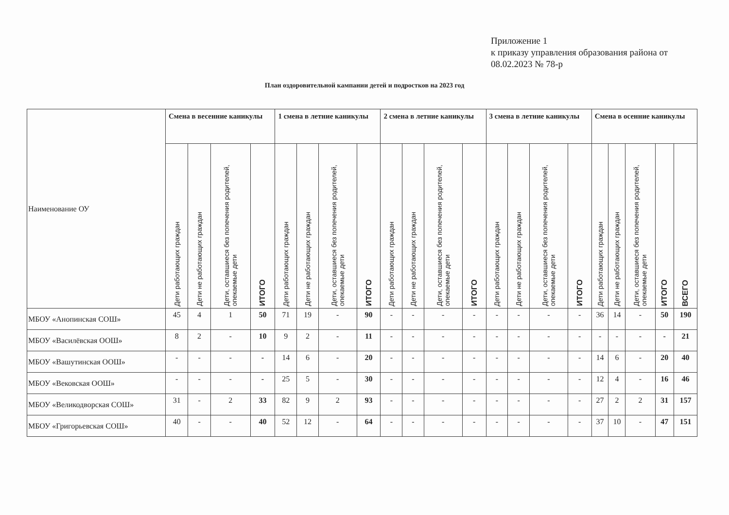Приложение 1
к приказу управления образования района от 08.02.2023 № 78-р
План оздоровительной кампании детей и подростков на 2023 год
| Наименование ОУ | Смена в весенние каникулы | | | | 1 смена в летние каникулы | | | | 2 смена в летние каникулы | | | | 3 смена в летние каникулы | | | | Смена в осенние каникулы | | | | |
| --- | --- | --- | --- | --- | --- | --- | --- | --- | --- | --- | --- | --- | --- | --- | --- | --- | --- | --- | --- | --- | --- |
| | Дети работающих граждан | Дети не работающих граждан | Дети, оставшиеся без попечения родителей, опекаемые дети | ИТОГО | Дети работающих граждан | Дети не работающих граждан | Дети, оставшиеся без попечения родителей, опекаемые дети | ИТОГО | Дети работающих граждан | Дети не работающих граждан | Дети, оставшиеся без попечения родителей, опекаемые дети | ИТОГО | Дети работающих граждан | Дети не работающих граждан | Дети, оставшиеся без попечения родителей, опекаемые дети | ИТОГО | Дети работающих граждан | Дети не работающих граждан | Дети, оставшиеся без попечения родителей, опекаемые дети | ИТОГО | ВСЕГО |
| МБОУ «Анопинская СОШ» | 45 | 4 | 1 | 50 | 71 | 19 | - | 90 | - | - | - | - | - | - | - | - | 36 | 14 | - | 50 | 190 |
| МБОУ «Василёвская ООШ» | 8 | 2 | - | 10 | 9 | 2 | - | 11 | - | - | - | - | - | - | - | - | - | - | - | - | 21 |
| МБОУ «Вашутинская ООШ» | - | - | - | - | 14 | 6 | - | 20 | - | - | - | - | - | - | - | - | 14 | 6 | - | 20 | 40 |
| МБОУ «Вековская ООШ» | - | - | - | - | 25 | 5 | - | 30 | - | - | - | - | - | - | - | - | 12 | 4 | - | 16 | 46 |
| МБОУ «Великодворская СОШ» | 31 | - | 2 | 33 | 82 | 9 | 2 | 93 | - | - | - | - | - | - | - | - | 27 | 2 | 2 | 31 | 157 |
| МБОУ «Григорьевская СОШ» | 40 | - | - | 40 | 52 | 12 | - | 64 | - | - | - | - | - | - | - | - | 37 | 10 | - | 47 | 151 |